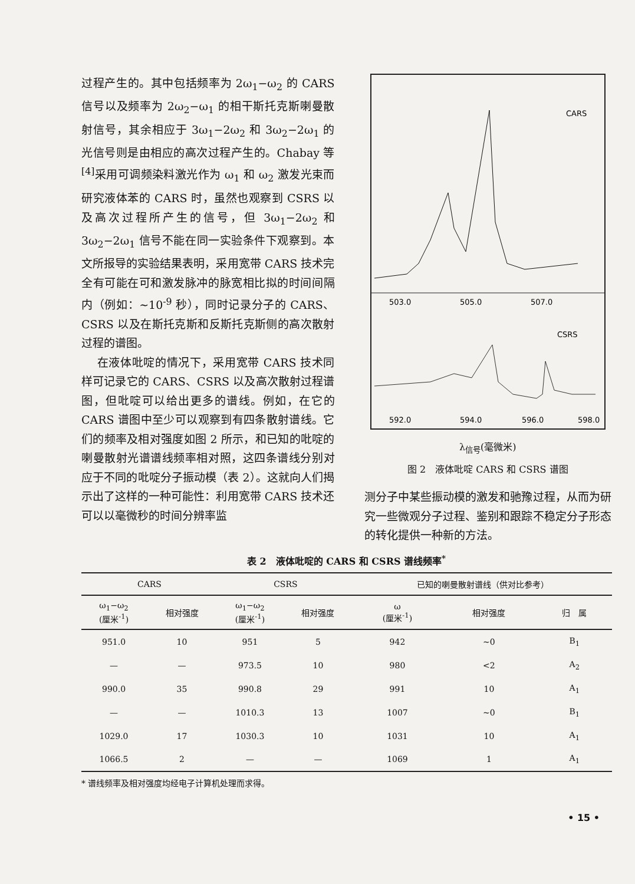过程产生的。其中包括频率为 2ω<sub>1</sub>−ω<sub>2</sub> 的 CARS 信号以及频率为 2ω<sub>2</sub>−ω<sub>1</sub> 的相干斯托克斯喇曼散射信号，其余相应于 3ω<sub>1</sub>−2ω<sub>2</sub> 和 3ω<sub>2</sub>−2ω<sub>1</sub> 的光信号则是由相应的高次过程产生的。Chabay 等<sup>[4]</sup>采用可调频染料激光作为 ω<sub>1</sub> 和 ω<sub>2</sub> 激发光束而研究液体苯的 CARS 时，虽然也观察到 CSRS 以及高次过程所产生的信号，但 3ω<sub>1</sub>−2ω<sub>2</sub> 和 3ω<sub>2</sub>−2ω<sub>1</sub> 信号不能在同一实验条件下观察到。本文所报导的实验结果表明，采用宽带 CARS 技术完全有可能在可和激发脉冲的脉宽相比拟的时间间隔内（例如：~10<sup>-9</sup> 秒），同时记录分子的 CARS、CSRS 以及在斯托克斯和反斯托克斯侧的高次散射过程的谱图。
在液体吡啶的情况下，采用宽带 CARS 技术同样可记录它的 CARS、CSRS 以及高次散射过程谱图，但吡啶可以给出更多的谱线。例如，在它的 CARS 谱图中至少可以观察到有四条散射谱线。它们的频率及相对强度如图 2 所示，和已知的吡啶的喇曼散射光谱谱线频率相对照，这四条谱线分别对应于不同的吡啶分子振动模（表 2）。这就向人们揭示出了这样的一种可能性：利用宽带 CARS 技术还可以以毫微秒的时间分辨率监
CARS
503.0
505.0
507.0
CSRS
592.0
594.0
596.0
598.0
λ<sub>信号</sub>(毫微米)
图 2　液体吡啶 CARS 和 CSRS 谱图
测分子中某些振动模的激发和驰豫过程，从而为研究一些微观分子过程、鉴别和跟踪不稳定分子形态的转化提供一种新的方法。
表 2　液体吡啶的 CARS 和 CSRS 谱线频率<sup>*</sup>
| CARS | | CSRS | | 已知的喇曼散射谱线（供对比参考） | | |
| --- | --- | --- | --- | --- | --- | --- |
| ω<sub>1</sub>−ω<sub>2</sub> (厘米<sup>-1</sup>) | 相对强度 | ω<sub>1</sub>−ω<sub>2</sub> (厘米<sup>-1</sup>) | 相对强度 | ω (厘米<sup>-1</sup>) | 相对强度 | 归 属 |
| 951.0 | 10 | 951 | 5 | 942 | ~0 | B<sub>1</sub> |
| — | — | 973.5 | 10 | 980 | <2 | A<sub>2</sub> |
| 990.0 | 35 | 990.8 | 29 | 991 | 10 | A<sub>1</sub> |
| — | — | 1010.3 | 13 | 1007 | ~0 | B<sub>1</sub> |
| 1029.0 | 17 | 1030.3 | 10 | 1031 | 10 | A<sub>1</sub> |
| 1066.5 | 2 | — | — | 1069 | 1 | A<sub>1</sub> |
* 谱线频率及相对强度均经电子计算机处理而求得。
• 15 •